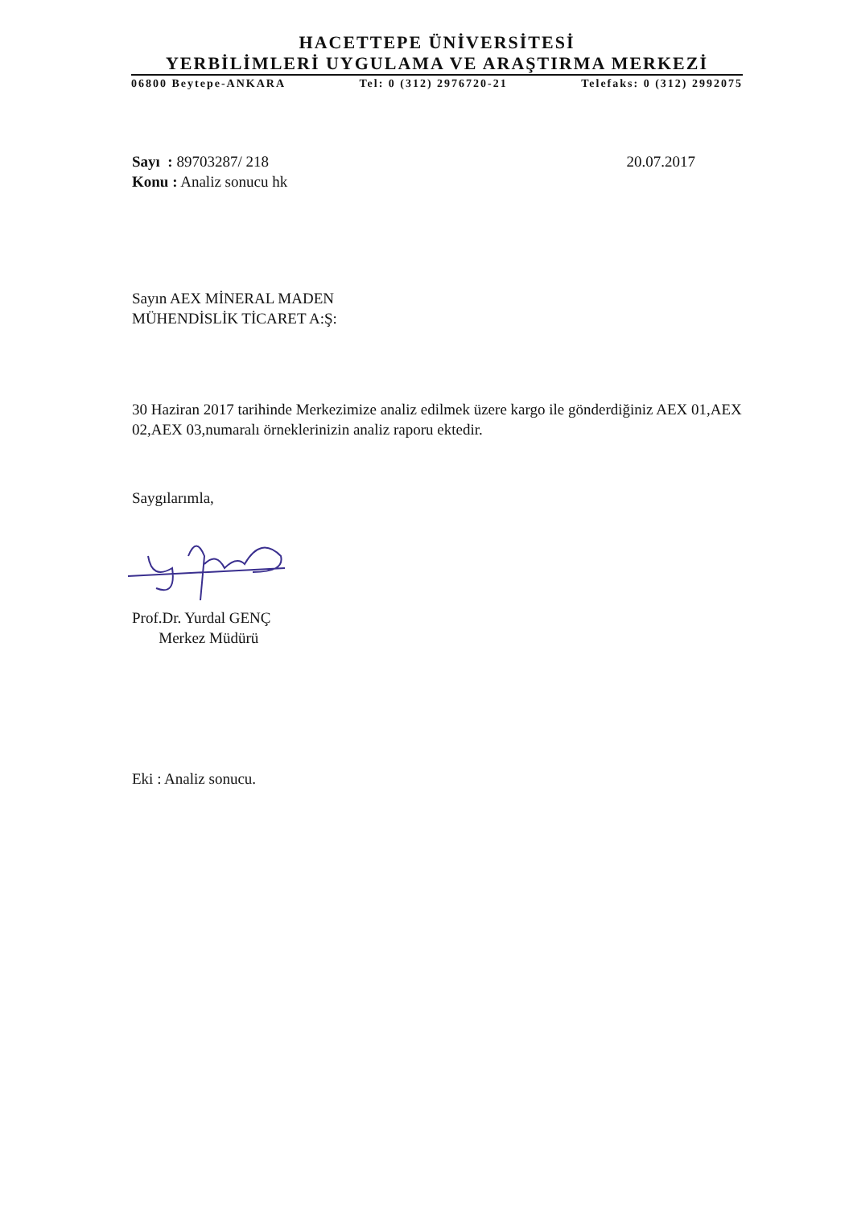HACETTEPE ÜNİVERSİTESİ
YERBİLİMLERİ UYGULAMA VE ARAŞTIRMA MERKEZİ
06800 Beytepe-ANKARA Tel: 0 (312) 2976720-21 Telefaks: 0 (312) 2992075
Sayı : 89703287/ 218 20.07.2017
Konu : Analiz sonucu hk
Sayın AEX MİNERAL MADEN
MÜHENDİSLİK TİCARET A:Ş:
30 Haziran 2017 tarihinde Merkezimize analiz edilmek üzere kargo ile gönderdiğiniz AEX 01,AEX 02,AEX 03,numaralı örneklerinizin analiz raporu ektedir.
Saygılarımla,
Prof.Dr. Yurdal GENÇ
Merkez Müdürü
Eki : Analiz sonucu.